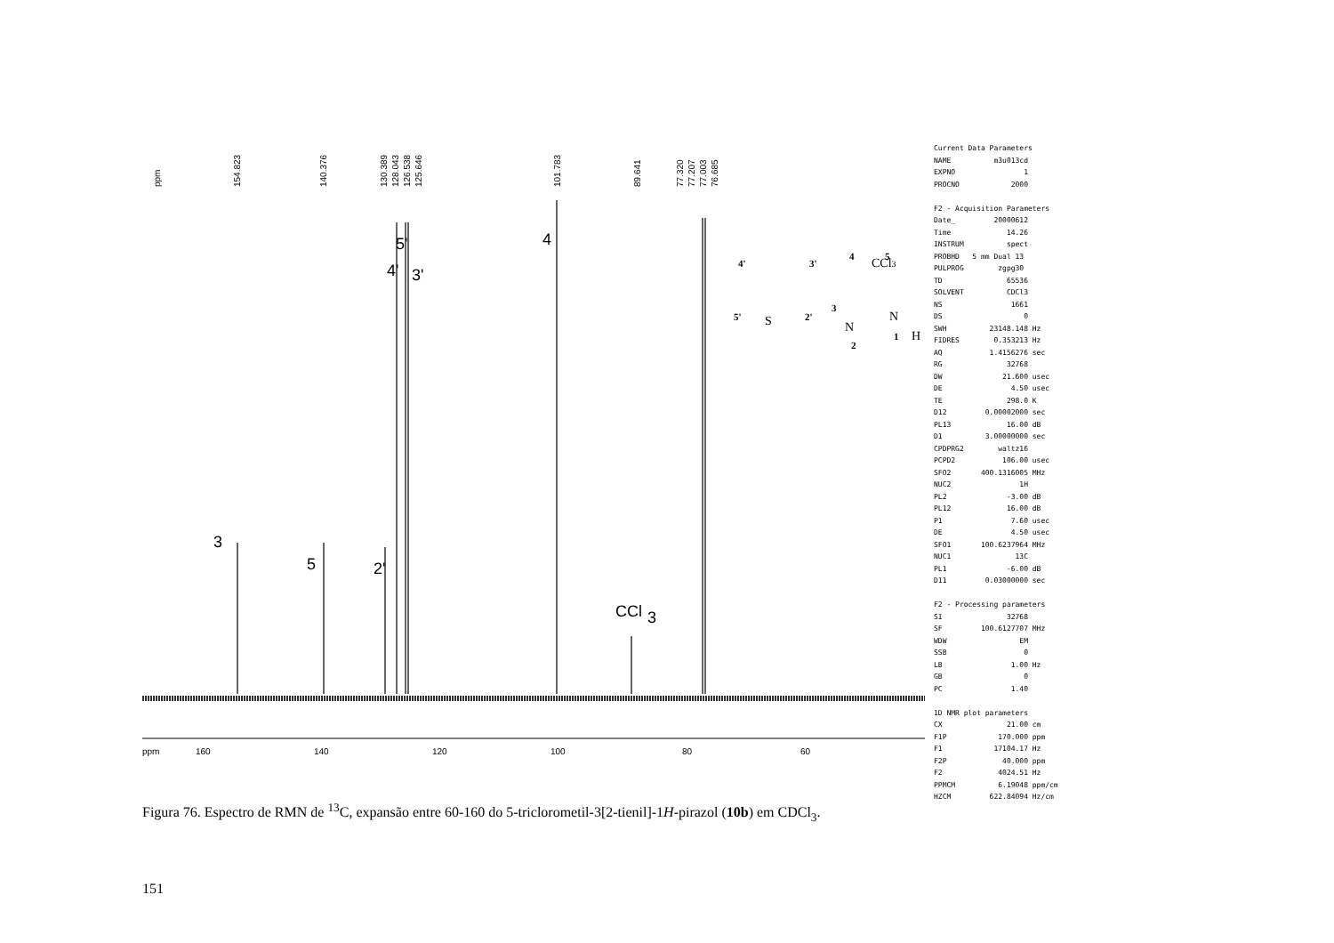ppm
154.823
140.376
130.389
128.043
126.538
125.646
101.783
89.641
77.320
77.207
77.003
76.685
3
5
2'
4'
3'
5'
4
CCl
3
ppm
160
140
120
100
80
60
CCl3
S
N
N
H
4'
3'
4
5
5'
2'
3
2
1
Current Data Parameters NAME m3u013cd EXPNO 1 PROCNO 2000 F2 - Acquisition Parameters Date_ 20000612 Time 14.26 INSTRUM spect PROBHD 5 mm Dual 13 PULPROG zgpg30 TD 65536 SOLVENT CDCl3 NS 1661 DS 0 SWH 23148.148 Hz FIDRES 0.353213 Hz AQ 1.4156276 sec RG 32768 DW 21.600 usec DE 4.50 usec TE 298.0 K D12 0.00002000 sec PL13 16.00 dB D1 3.00000000 sec CPDPRG2 waltz16 PCPD2 106.00 usec SFO2 400.1316005 MHz NUC2 1H PL2 -3.00 dB PL12 16.00 dB P1 7.60 usec DE 4.50 usec SFO1 100.6237964 MHz NUC1 13C PL1 -6.00 dB D11 0.03000000 sec F2 - Processing parameters SI 32768 SF 100.6127707 MHz WDW EM SSB 0 LB 1.00 Hz GB 0 PC 1.40 1D NMR plot parameters CX 21.00 cm F1P 170.000 ppm F1 17104.17 Hz F2P 40.000 ppm F2 4024.51 Hz PPMCM 6.19048 ppm/cm HZCM 622.84094 Hz/cm
Figura 76. Espectro de RMN de <sup>13</sup>C, expansão entre 60-160 do 5-triclorometil-3[2-tienil]-1H-pirazol (10b) em CDCl<sub>3</sub>.
151